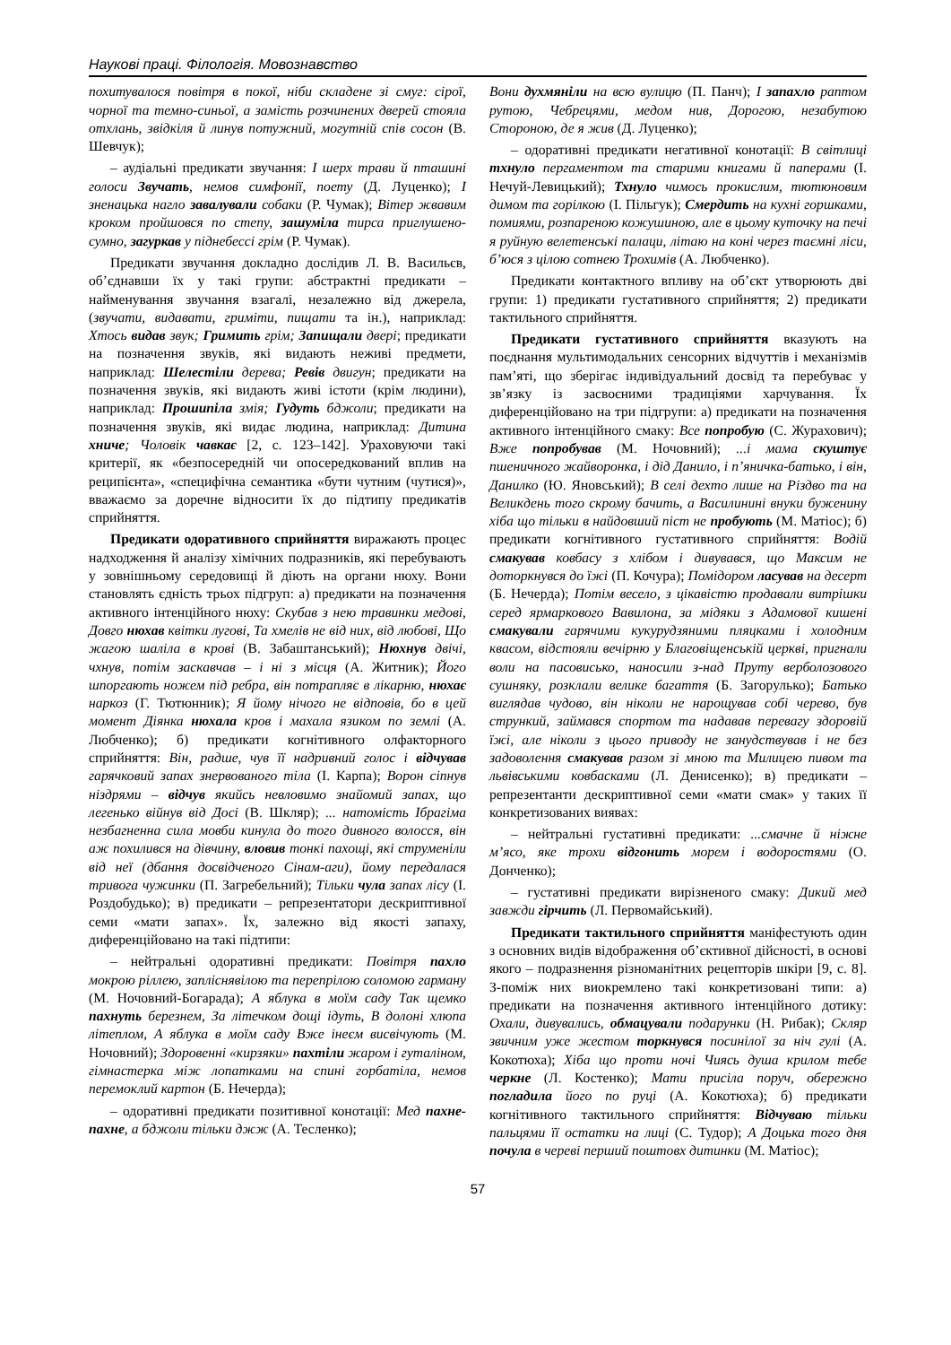Наукові праці. Філологія. Мовознавство
похитувалося повітря в покої, ніби складене зі смуг: сірої, чорної та темно-синьої, а замість розчинених дверей стояла отхлань, звідкіля й линув потужний, могутній спів сосон (В. Шевчук);
– аудіальні предикати звучання: І шерх трави й пташині голоси Звучать, немов симфонії, поету (Д. Луценко); І зненацька нагло завалували собаки (Р. Чумак); Вітер жвавим кроком пройшовся по степу, зашуміла тирса приглушено-сумно, загуркав у піднебессі грім (Р. Чумак).
Предикати звучання докладно дослідив Л. В. Васильєв, об’єднавши їх у такі групи: абстрактні предикати – найменування звучання взагалі, незалежно від джерела, (звучати, видавати, гриміти, пищати та ін.), наприклад: Хтось видав звук; Гримить грім; Запищали двері; предикати на позначення звуків, які видають неживі предмети, наприклад: Шелестіли дерева; Ревів двигун; предикати на позначення звуків, які видають живі істоти (крім людини), наприклад: Прошипіла змія; Гудуть бджоли; предикати на позначення звуків, які видає людина, наприклад: Дитина хниче; Чоловік чавкає [2, с. 123–142]. Ураховуючи такі критерії, як «безпосередній чи опосередкований вплив на реципієнта», «специфічна семантика «бути чутним (чутися)», вважаємо за доречне відносити їх до підтипу предикатів сприйняття.
Предикати одоративного сприйняття виражають процес надходження й аналізу хімічних подразників, які перебувають у зовнішньому середовищі й діють на органи нюху. Вони становлять єдність трьох підгруп: а) предикати на позначення активного інтенційного нюху: Скубав з нею травинки медові, Довго нюхав квітки лугові, Та хмелів не від них, від любові, Що жагою шаліла в крові (В. Забаштанський); Нюхнув двічі, чхнув, потім заскавчав – і ні з місця (А. Житник); Його шпоргають ножем під ребра, він потрапляє в лікарню, нюхає наркоз (Г. Тютюнник); Я йому нічого не відповів, бо в цей момент Діянка нюхала кров і махала язиком по землі (А. Любченко); б) предикати когнітивного олфакторного сприйняття: Він, радше, чув її надривний голос і відчував гарячковий запах знервованого тіла (І. Карпа); Ворон сіпнув ніздрями – відчув якийсь невловимо знайомий запах, що легенько війнув від Досі (В. Шкляр); ... натомість Ібрагіма незбагненна сила мовби кинула до того дивного волосся, він аж похилився на дівчину, вловив тонкі пахощі, які струменіли від неї (дбання досвідченого Сінам-аги), йому передалася тривога чужинки (П. Загребельний); Тільки чула запах лісу (І. Роздобудько); в) предикати – репрезентатори дескриптивної семи «мати запах». Їх, залежно від якості запаху, диференційовано на такі підтипи:
– нейтральні одоративні предикати: Повітря пахло мокрою ріллею, запліснявілою та перепрілою соломою гарману (М. Ночовний-Богарада); А яблука в моїм саду Так щемко пахнуть березнем, За літечком дощі ідуть, В долоні хлюпа літеплом, А яблука в моїм саду Вже інеєм висвічують (М. Ночовний); Здоровенні «кирзяки» пахтіли жаром і гуталіном, гімнастерка між лопатками на спині горбатіла, немов перемоклий картон (Б. Нечерда);
– одоративні предикати позитивної конотації: Мед пахне-пахне, а бджоли тільки джж (А. Тесленко);
Вони духмяніли на всю вулицю (П. Панч); І запахло раптом рутою, Чебрецями, медом нив, Дорогою, незабутою Стороною, де я жив (Д. Луценко);
– одоративні предикати негативної конотації: В світлиці тхнуло пергаментом та старими книгами й паперами (І. Нечуй-Левицький); Тхнуло чимось прокислим, тютюновим димом та горілкою (І. Пільгук); Смердить на кухні горшками, помиями, розпареною кожушиною, але в цьому куточку на печі я руйную велетенські палаци, літаю на коні через таємні ліси, б’юся з цілою сотнею Трохимів (А. Любченко).
Предикати контактного впливу на об’єкт утворюють дві групи: 1) предикати густативного сприйняття; 2) предикати тактильного сприйняття.
Предикати густативного сприйняття вказують на поєднання мультимодальних сенсорних відчуттів і механізмів пам’яті, що зберігає індивідуальний досвід та перебуває у зв’язку із засвоєними традиціями харчування. Їх диференційовано на три підгрупи: а) предикати на позначення активного інтенційного смаку: Все попробую (С. Журахович); Вже попробував (М. Ночовний); ...і мама скуштує пшеничного жайворонка, і дід Данило, і п’яничка-батько, і він, Данилко (Ю. Яновський); В селі дехто лише на Різдво та на Великдень того скрому бачить, а Василинині внуки буженину хіба що тільки в найдовший піст не пробують (М. Матіос); б) предикати когнітивного густативного сприйняття: Водій смакував ковбасу з хлібом і дивувався, що Максим не доторкнувся до їжі (П. Кочура); Помідором ласував на десерт (Б. Нечерда); Потім весело, з цікавістю продавали витрішки серед ярмаркового Вавилона, за мідяки з Адамової кишені смакували гарячими кукурудзяними пляцками і холодним квасом, відстояли вечірню у Благовіщенській церкві, пригнали воли на пасовисько, наносили з-над Пруту верболозового сушняку, розклали велике багаття (Б. Загорулько); Батько виглядав чудово, він ніколи не нарощував собі черево, був стрункий, займався спортом та надавав перевагу здоровій їжі, але ніколи з цього приводу не занудствував і не без задоволення смакував разом зі мною та Милицею пивом та львівськими ковбасками (Л. Денисенко); в) предикати – репрезентанти дескриптивної семи «мати смак» у таких її конкретизованих виявах:
– нейтральні густативні предикати: ...смачне й ніжне м’ясо, яке трохи відгонить морем і водоростями (О. Донченко);
– густативні предикати вирізненого смаку: Дикий мед завжди гірчить (Л. Первомайський).
Предикати тактильного сприйняття маніфестують один з основних видів відображення об’єктивної дійсності, в основі якого – подразнення різноманітних рецепторів шкіри [9, с. 8]. З-поміж них виокремлено такі конкретизовані типи: а) предикати на позначення активного інтенційного дотику: Охали, дивувались, обмацували подарунки (Н. Рибак); Скляр звичним уже жестом торкнувся посинілої за ніч гулі (А. Кокотюха); Хіба що проти ночі Чиясь душа крилом тебе черкне (Л. Костенко); Мати присіла поруч, обережно погладила його по руці (А. Кокотюха); б) предикати когнітивного тактильного сприйняття: Відчуваю тільки пальцями її остатки на лиці (С. Тудор); А Доцька того дня почула в череві перший поштовх дитинки (М. Матіос);
57